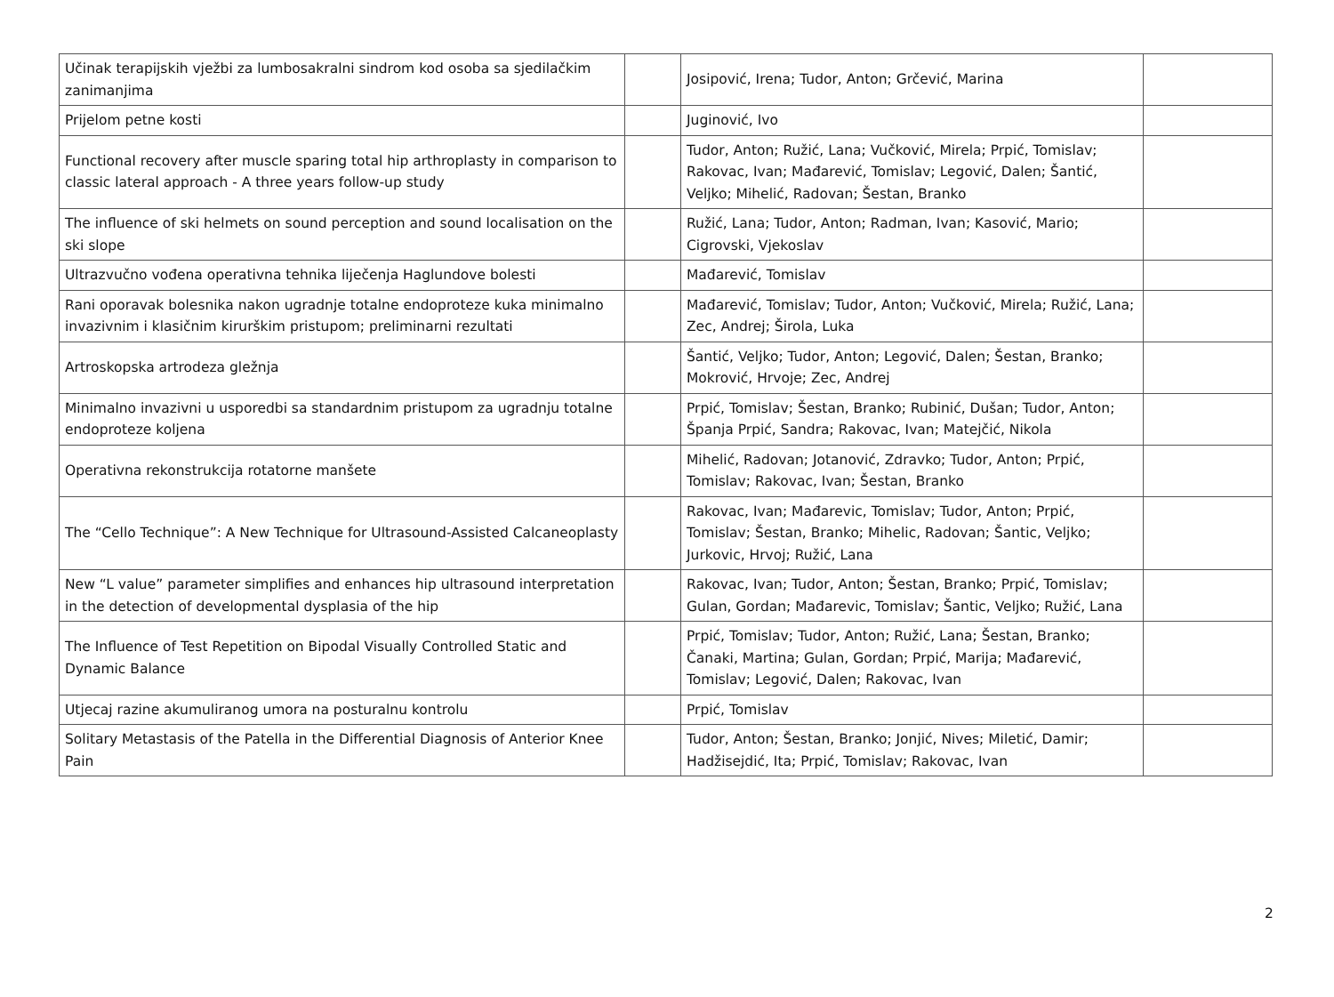| Učinak terapijskih vježbi za lumbosakralni sindrom kod osoba sa sjedilačkim zanimanjima | | Josipović, Irena; Tudor, Anton; Grčević, Marina | |
| Prijelom petne kosti | | Juginović, Ivo | |
| Functional recovery after muscle sparing total hip arthroplasty in comparison to classic lateral approach - A three years follow-up study | | Tudor, Anton; Ružić, Lana; Vučković, Mirela; Prpić, Tomislav; Rakovac, Ivan; Mađarević, Tomislav; Legović, Dalen; Šantić, Veljko; Mihelić, Radovan; Šestan, Branko | |
| The influence of ski helmets on sound perception and sound localisation on the ski slope | | Ružić, Lana; Tudor, Anton; Radman, Ivan; Kasović, Mario; Cigrovski, Vjekoslav | |
| Ultrazvučno vođena operativna tehnika liječenja Haglundove bolesti | | Mađarević, Tomislav | |
| Rani oporavak bolesnika nakon ugradnje totalne endoproteze kuka minimalno invazivnim i klasičnim kirurškim pristupom; preliminarni rezultati | | Mađarević, Tomislav; Tudor, Anton; Vučković, Mirela; Ružić, Lana; Zec, Andrej; Širola, Luka | |
| Artroskopska artrodeza gležnja | | Šantić, Veljko; Tudor, Anton; Legović, Dalen; Šestan, Branko; Mokrović, Hrvoje; Zec, Andrej | |
| Minimalno invazivni u usporedbi sa standardnim pristupom za ugradnju totalne endoproteze koljena | | Prpić, Tomislav; Šestan, Branko; Rubinić, Dušan; Tudor, Anton; Španja Prpić, Sandra; Rakovac, Ivan; Matejčić, Nikola | |
| Operativna rekonstrukcija rotatorne manšete | | Mihelić, Radovan; Jotanović, Zdravko; Tudor, Anton; Prpić, Tomislav; Rakovac, Ivan; Šestan, Branko | |
| The “Cello Technique”: A New Technique for Ultrasound-Assisted Calcaneoplasty | | Rakovac, Ivan; Mađarevic, Tomislav; Tudor, Anton; Prpić, Tomislav; Šestan, Branko; Mihelic, Radovan; Šantic, Veljko; Jurkovic, Hrvoj; Ružić, Lana | |
| New “L value” parameter simplifies and enhances hip ultrasound interpretation in the detection of developmental dysplasia of the hip | | Rakovac, Ivan; Tudor, Anton; Šestan, Branko; Prpić, Tomislav; Gulan, Gordan; Mađarevic, Tomislav; Šantic, Veljko; Ružić, Lana | |
| The Influence of Test Repetition on Bipodal Visually Controlled Static and Dynamic Balance | | Prpić, Tomislav; Tudor, Anton; Ružić, Lana; Šestan, Branko; Čanaki, Martina; Gulan, Gordan; Prpić, Marija; Mađarević, Tomislav; Legović, Dalen; Rakovac, Ivan | |
| Utjecaj razine akumuliranog umora na posturalnu kontrolu | | Prpić, Tomislav | |
| Solitary Metastasis of the Patella in the Differential Diagnosis of Anterior Knee Pain | | Tudor, Anton; Šestan, Branko; Jonjić, Nives; Miletić, Damir; Hadžisejdić, Ita; Prpić, Tomislav; Rakovac, Ivan | |
2